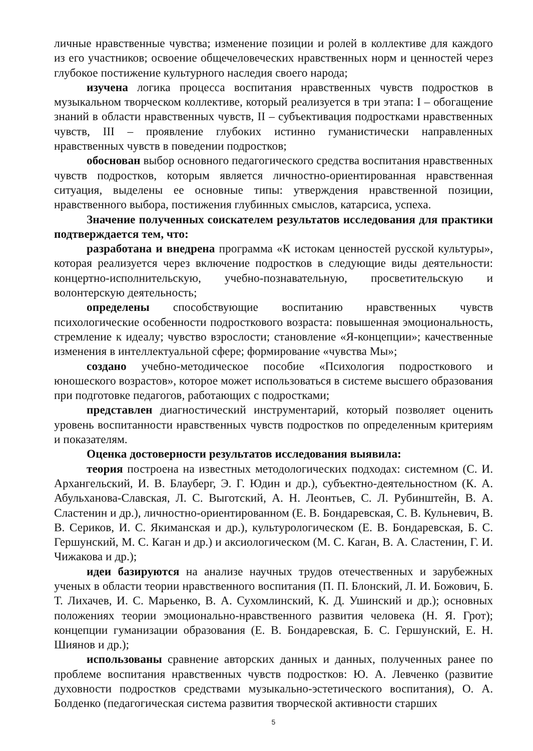личные нравственные чувства; изменение позиции и ролей в коллективе для каждого из его участников; освоение общечеловеческих нравственных норм и ценностей через глубокое постижение культурного наследия своего народа;
изучена логика процесса воспитания нравственных чувств подростков в музыкальном творческом коллективе, который реализуется в три этапа: I – обогащение знаний в области нравственных чувств, II – субъективация подростками нравственных чувств, III – проявление глубоких истинно гуманистически направленных нравственных чувств в поведении подростков;
обоснован выбор основного педагогического средства воспитания нравственных чувств подростков, которым является личностно-ориентированная нравственная ситуация, выделены ее основные типы: утверждения нравственной позиции, нравственного выбора, постижения глубинных смыслов, катарсиса, успеха.
Значение полученных соискателем результатов исследования для практики подтверждается тем, что:
разработана и внедрена программа «К истокам ценностей русской культуры», которая реализуется через включение подростков в следующие виды деятельности: концертно-исполнительскую, учебно-познавательную, просветительскую и волонтерскую деятельность;
определены способствующие воспитанию нравственных чувств психологические особенности подросткового возраста: повышенная эмоциональность, стремление к идеалу; чувство взрослости; становление «Я-концепции»; качественные изменения в интеллектуальной сфере; формирование «чувства Мы»;
создано учебно-методическое пособие «Психология подросткового и юношеского возрастов», которое может использоваться в системе высшего образования при подготовке педагогов, работающих с подростками;
представлен диагностический инструментарий, который позволяет оценить уровень воспитанности нравственных чувств подростков по определенным критериям и показателям.
Оценка достоверности результатов исследования выявила:
теория построена на известных методологических подходах: системном (С. И. Архангельский, И. В. Блауберг, Э. Г. Юдин и др.), субъектно-деятельностном (К. А. Абульханова-Славская, Л. С. Выготский, А. Н. Леонтьев, С. Л. Рубинштейн, В. А. Сластенин и др.), личностно-ориентированном (Е. В. Бондаревская, С. В. Кульневич, В. В. Сериков, И. С. Якиманская и др.), культурологическом (Е. В. Бондаревская, Б. С. Гершунский, М. С. Каган и др.) и аксиологическом (М. С. Каган, В. А. Сластенин, Г. И. Чижакова и др.);
идеи базируются на анализе научных трудов отечественных и зарубежных ученых в области теории нравственного воспитания (П. П. Блонский, Л. И. Божович, Б. Т. Лихачев, И. С. Марьенко, В. А. Сухомлинский, К. Д. Ушинский и др.); основных положениях теории эмоционально-нравственного развития человека (Н. Я. Грот); концепции гуманизации образования (Е. В. Бондаревская, Б. С. Гершунский, Е. Н. Шиянов и др.);
использованы сравнение авторских данных и данных, полученных ранее по проблеме воспитания нравственных чувств подростков: Ю. А. Левченко (развитие духовности подростков средствами музыкально-эстетического воспитания), О. А. Болденко (педагогическая система развития творческой активности старших
5